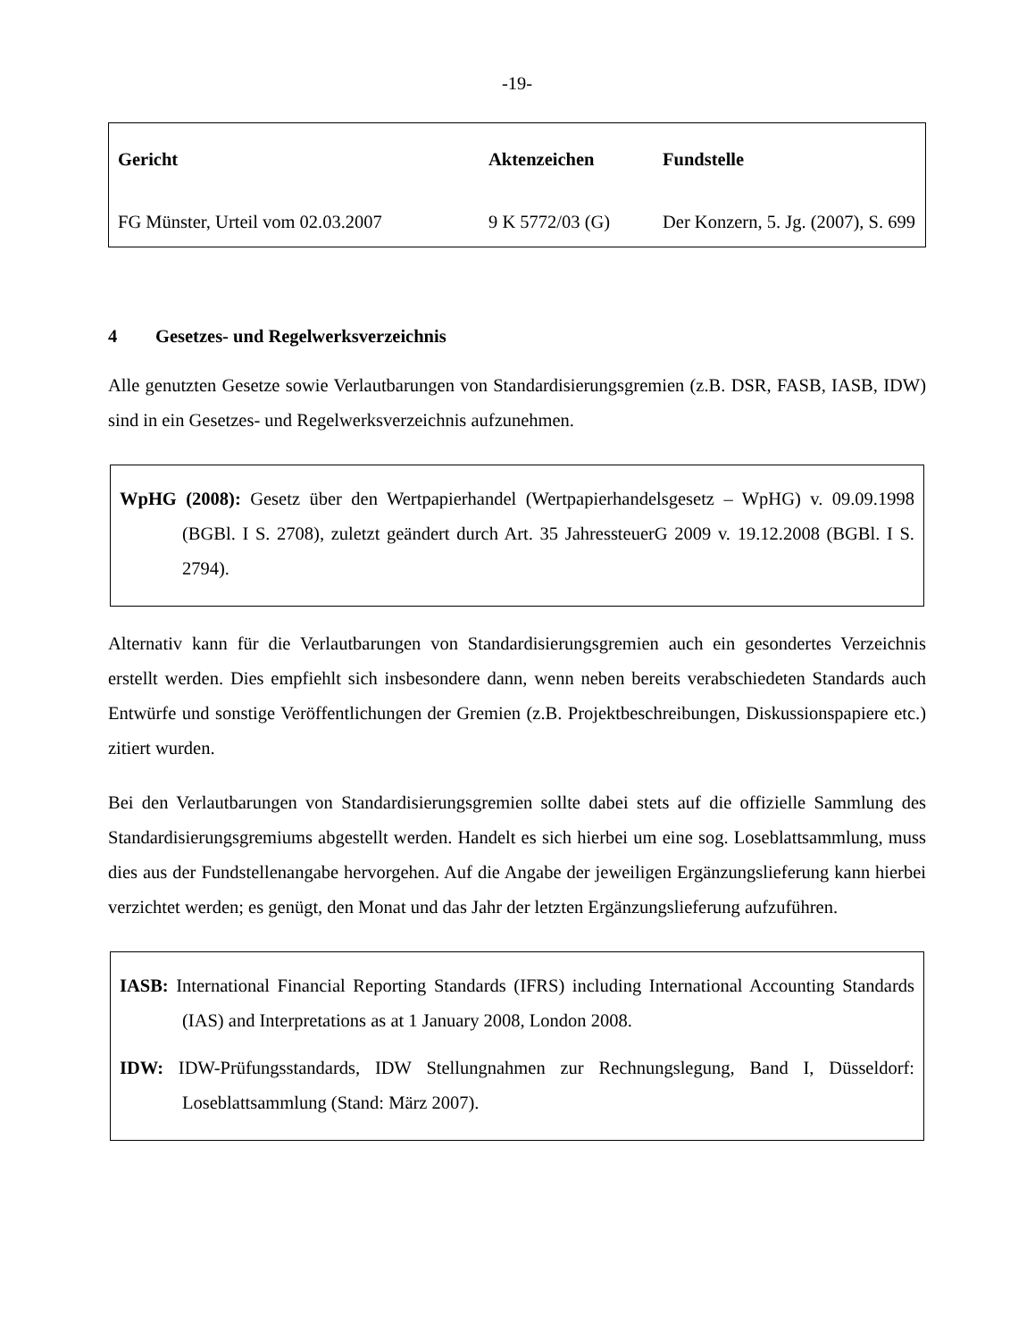-19-
| Gericht | Aktenzeichen | Fundstelle |
| --- | --- | --- |
| FG Münster, Urteil vom 02.03.2007 | 9 K 5772/03 (G) | Der Konzern, 5. Jg. (2007), S. 699 |
4 Gesetzes- und Regelwerksverzeichnis
Alle genutzten Gesetze sowie Verlautbarungen von Standardisierungsgremien (z.B. DSR, FASB, IASB, IDW) sind in ein Gesetzes- und Regelwerksverzeichnis aufzunehmen.
WpHG (2008): Gesetz über den Wertpapierhandel (Wertpapierhandelsgesetz – WpHG) v. 09.09.1998 (BGBl. I S. 2708), zuletzt geändert durch Art. 35 JahressteuerG 2009 v. 19.12.2008 (BGBl. I S. 2794).
Alternativ kann für die Verlautbarungen von Standardisierungsgremien auch ein gesondertes Verzeichnis erstellt werden. Dies empfiehlt sich insbesondere dann, wenn neben bereits verabschiedeten Standards auch Entwürfe und sonstige Veröffentlichungen der Gremien (z.B. Projektbeschreibungen, Diskussionspapiere etc.) zitiert wurden.
Bei den Verlautbarungen von Standardisierungsgremien sollte dabei stets auf die offizielle Sammlung des Standardisierungsgremiums abgestellt werden. Handelt es sich hierbei um eine sog. Loseblattsammlung, muss dies aus der Fundstellenangabe hervorgehen. Auf die Angabe der jeweiligen Ergänzungslieferung kann hierbei verzichtet werden; es genügt, den Monat und das Jahr der letzten Ergänzungslieferung aufzuführen.
IASB: International Financial Reporting Standards (IFRS) including International Accounting Standards (IAS) and Interpretations as at 1 January 2008, London 2008.
IDW: IDW-Prüfungsstandards, IDW Stellungnahmen zur Rechnungslegung, Band I, Düsseldorf: Loseblattsammlung (Stand: März 2007).